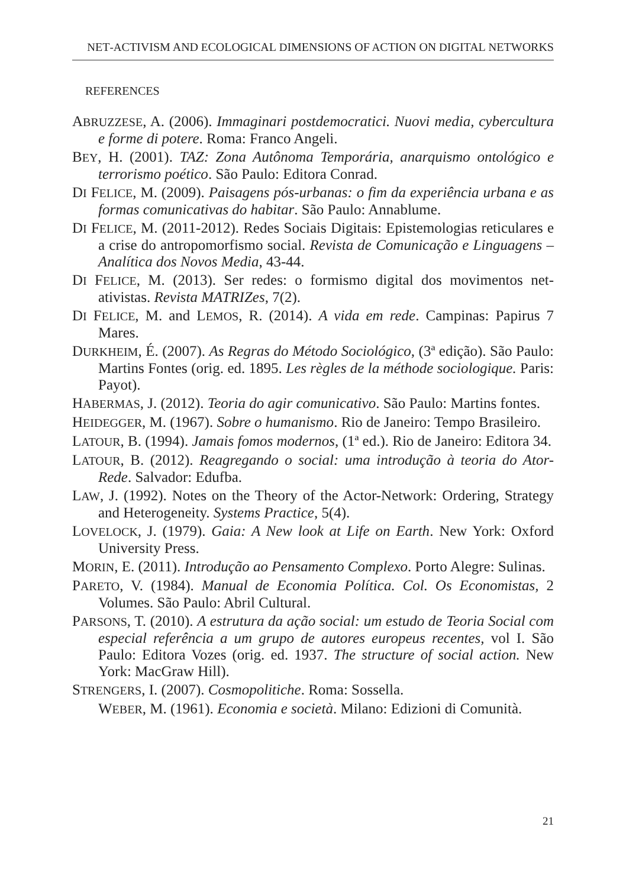NET-ACTIVISM AND ECOLOGICAL DIMENSIONS OF ACTION ON DIGITAL NETWORKS
REFERENCES
ABRUZZESE, A. (2006). Immaginari postdemocratici. Nuovi media, cybercultura e forme di potere. Roma: Franco Angeli.
BEY, H. (2001). TAZ: Zona Autônoma Temporária, anarquismo ontológico e terrorismo poético. São Paulo: Editora Conrad.
DI FELICE, M. (2009). Paisagens pós-urbanas: o fim da experiência urbana e as formas comunicativas do habitar. São Paulo: Annablume.
DI FELICE, M. (2011-2012). Redes Sociais Digitais: Epistemologias reticulares e a crise do antropomorfismo social. Revista de Comunicação e Linguagens – Analítica dos Novos Media, 43-44.
DI FELICE, M. (2013). Ser redes: o formismo digital dos movimentos net-ativistas. Revista MATRIZes, 7(2).
DI FELICE, M. and LEMOS, R. (2014). A vida em rede. Campinas: Papirus 7 Mares.
DURKHEIM, É. (2007). As Regras do Método Sociológico, (3ª edição). São Paulo: Martins Fontes (orig. ed. 1895. Les règles de la méthode sociologique. Paris: Payot).
HABERMAS, J. (2012). Teoria do agir comunicativo. São Paulo: Martins fontes.
HEIDEGGER, M. (1967). Sobre o humanismo. Rio de Janeiro: Tempo Brasileiro.
LATOUR, B. (1994). Jamais fomos modernos, (1ª ed.). Rio de Janeiro: Editora 34.
LATOUR, B. (2012). Reagregando o social: uma introdução à teoria do Ator-Rede. Salvador: Edufba.
LAW, J. (1992). Notes on the Theory of the Actor-Network: Ordering, Strategy and Heterogeneity. Systems Practice, 5(4).
LOVELOCK, J. (1979). Gaia: A New look at Life on Earth. New York: Oxford University Press.
MORIN, E. (2011). Introdução ao Pensamento Complexo. Porto Alegre: Sulinas.
PARETO, V. (1984). Manual de Economia Política. Col. Os Economistas, 2 Volumes. São Paulo: Abril Cultural.
PARSONS, T. (2010). A estrutura da ação social: um estudo de Teoria Social com especial referência a um grupo de autores europeus recentes, vol I. São Paulo: Editora Vozes (orig. ed. 1937. The structure of social action. New York: MacGraw Hill).
STRENGERS, I. (2007). Cosmopolitiche. Roma: Sossella.
WEBER, M. (1961). Economia e società. Milano: Edizioni di Comunità.
21